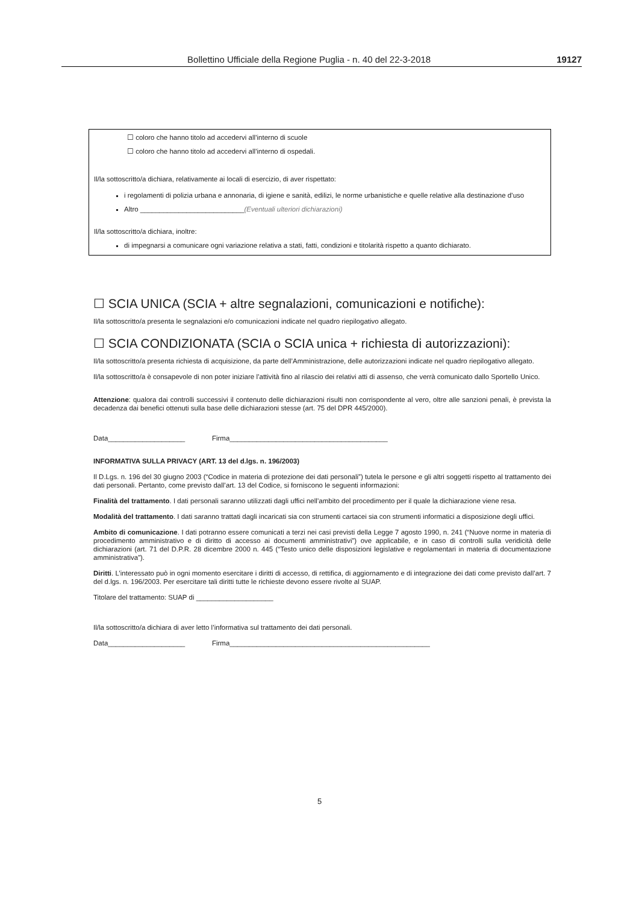Bollettino Ufficiale della Regione Puglia - n. 40 del 22-3-2018 19127
☐ coloro che hanno titolo ad accedervi all’interno di scuole
☐ coloro che hanno titolo ad accedervi all’interno di ospedali.
Il/la sottoscritto/a dichiara, relativamente ai locali di esercizio, di aver rispettato:
i regolamenti di polizia urbana e annonaria, di igiene e sanità, edilizi, le norme urbanistiche e quelle relative alla destinazione d’uso
Altro ___________________________(Eventuali ulteriori dichiarazioni)
Il/la sottoscritto/a dichiara, inoltre:
di impegnarsi a comunicare ogni variazione relativa a stati, fatti, condizioni e titolarità rispetto a quanto dichiarato.
☐ SCIA UNICA (SCIA + altre segnalazioni, comunicazioni e notifiche):
Il/la sottoscritto/a presenta le segnalazioni e/o comunicazioni indicate nel quadro riepilogativo allegato.
☐ SCIA CONDIZIONATA (SCIA o SCIA unica + richiesta di autorizzazioni):
Il/la sottoscritto/a presenta richiesta di acquisizione, da parte dell’Amministrazione, delle autorizzazioni indicate nel quadro riepilogativo allegato.
Il/la sottoscritto/a è consapevole di non poter iniziare l’attività fino al rilascio dei relativi atti di assenso, che verrà comunicato dallo Sportello Unico.
Attenzione: qualora dai controlli successivi il contenuto delle dichiarazioni risulti non corrispondente al vero, oltre alle sanzioni penali, è prevista la decadenza dai benefici ottenuti sulla base delle dichiarazioni stesse (art. 75 del DPR 445/2000).
Data____________________ Firma_________________________________________
INFORMATIVA SULLA PRIVACY (ART. 13 del d.lgs. n. 196/2003)
Il D.Lgs. n. 196 del 30 giugno 2003 (“Codice in materia di protezione dei dati personali”) tutela le persone e gli altri soggetti rispetto al trattamento dei dati personali. Pertanto, come previsto dall’art. 13 del Codice, si forniscono le seguenti informazioni:
Finalità del trattamento. I dati personali saranno utilizzati dagli uffici nell’ambito del procedimento per il quale la dichiarazione viene resa.
Modalità del trattamento. I dati saranno trattati dagli incaricati sia con strumenti cartacei sia con strumenti informatici a disposizione degli uffici.
Ambito di comunicazione. I dati potranno essere comunicati a terzi nei casi previsti della Legge 7 agosto 1990, n. 241 (“Nuove norme in materia di procedimento amministrativo e di diritto di accesso ai documenti amministrativi”) ove applicabile, e in caso di controlli sulla veridicità delle dichiarazioni (art. 71 del D.P.R. 28 dicembre 2000 n. 445 (“Testo unico delle disposizioni legislative e regolamentari in materia di documentazione amministrativa”).
Diritti. L’interessato può in ogni momento esercitare i diritti di accesso, di rettifica, di aggiornamento e di integrazione dei dati come previsto dall’art. 7 del d.lgs. n. 196/2003. Per esercitare tali diritti tutte le richieste devono essere rivolte al SUAP.
Titolare del trattamento: SUAP di ____________________
Il/la sottoscritto/a dichiara di aver letto l’informativa sul trattamento dei dati personali.
Data____________________ Firma____________________________________________________
5